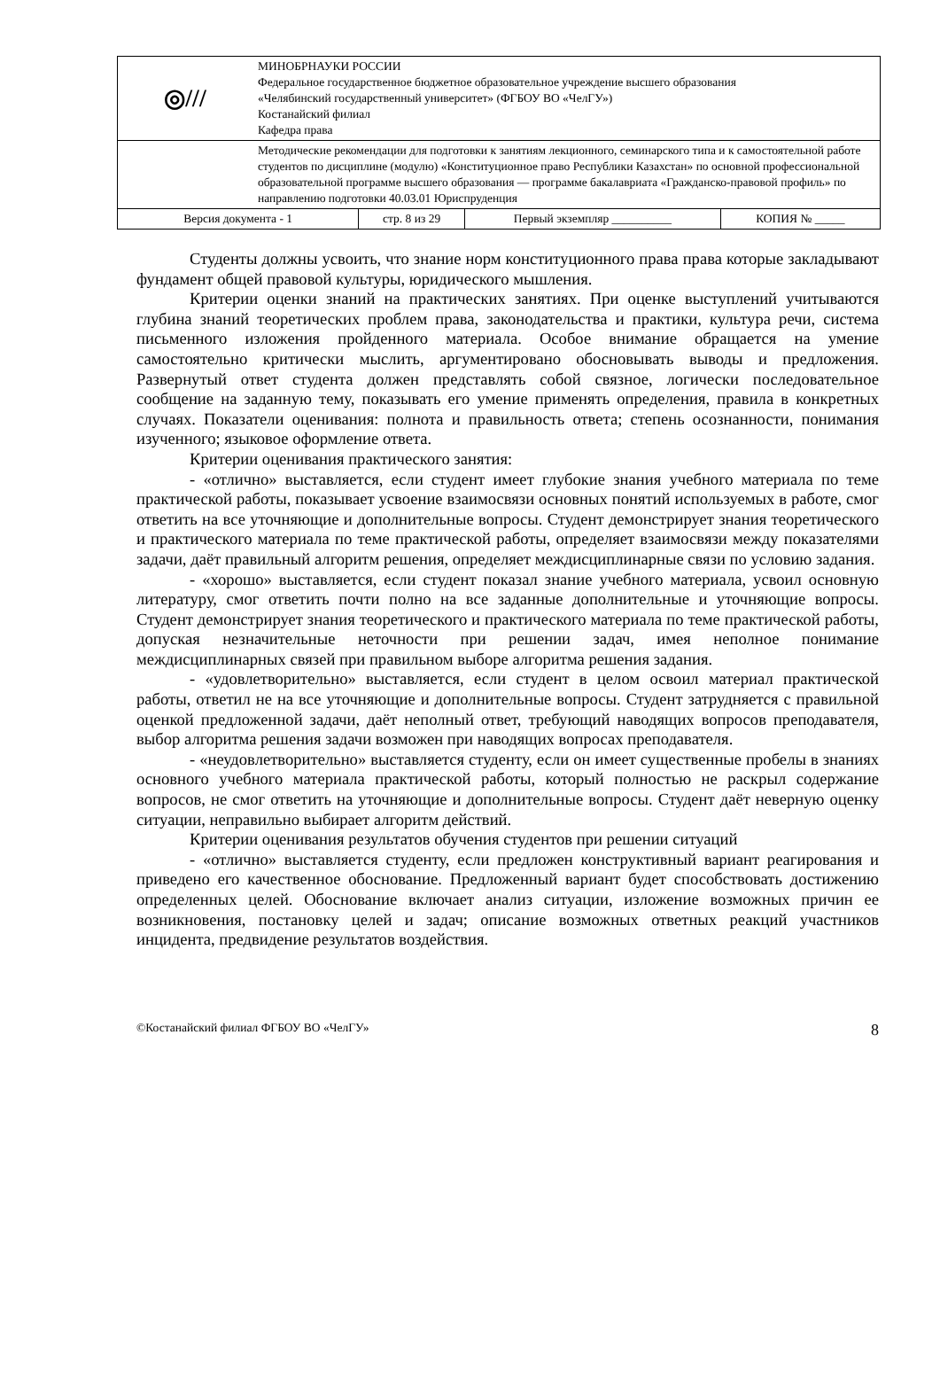| ◎/// | МИНОБРНАУКИ РОССИИ Федеральное государственное бюджетное образовательное учреждение высшего образования «Челябинский государственный университет» (ФГБОУ ВО «ЧелГУ») Костанайский филиал Кафедра права | | | |
| | Методические рекомендации для подготовки к занятиям лекционного, семинарского типа и к самостоятельной работе студентов по дисциплине (модулю) «Конституционное право Республики Казахстан» по основной профессиональной образовательной программе высшего образования — программе бакалавриата «Гражданско-правовой профиль» по направлению подготовки 40.03.01 Юриспруденция | | | |
| Версия документа - 1 | | стр. 8 из 29 | Первый экземпляр __________ | КОПИЯ № _____ |
Студенты должны усвоить, что знание норм конституционного права права которые закладывают фундамент общей правовой культуры, юридического мышления.
Критерии оценки знаний на практических занятиях. При оценке выступлений учитываются глубина знаний теоретических проблем права, законодательства и практики, культура речи, система письменного изложения пройденного материала. Особое внимание обращается на умение самостоятельно критически мыслить, аргументировано обосновывать выводы и предложения. Развернутый ответ студента должен представлять собой связное, логически последовательное сообщение на заданную тему, показывать его умение применять определения, правила в конкретных случаях. Показатели оценивания: полнота и правильность ответа; степень осознанности, понимания изученного; языковое оформление ответа.
Критерии оценивания практического занятия:
- «отлично» выставляется, если студент имеет глубокие знания учебного материала по теме практической работы, показывает усвоение взаимосвязи основных понятий используемых в работе, смог ответить на все уточняющие и дополнительные вопросы. Студент демонстрирует знания теоретического и практического материала по теме практической работы, определяет взаимосвязи между показателями задачи, даёт правильный алгоритм решения, определяет междисциплинарные связи по условию задания.
- «хорошо» выставляется, если студент показал знание учебного материала, усвоил основную литературу, смог ответить почти полно на все заданные дополнительные и уточняющие вопросы. Студент демонстрирует знания теоретического и практического материала по теме практической работы, допуская незначительные неточности при решении задач, имея неполное понимание междисциплинарных связей при правильном выборе алгоритма решения задания.
- «удовлетворительно» выставляется, если студент в целом освоил материал практической работы, ответил не на все уточняющие и дополнительные вопросы. Студент затрудняется с правильной оценкой предложенной задачи, даёт неполный ответ, требующий наводящих вопросов преподавателя, выбор алгоритма решения задачи возможен при наводящих вопросах преподавателя.
- «неудовлетворительно» выставляется студенту, если он имеет существенные пробелы в знаниях основного учебного материала практической работы, который полностью не раскрыл содержание вопросов, не смог ответить на уточняющие и дополнительные вопросы. Студент даёт неверную оценку ситуации, неправильно выбирает алгоритм действий.
Критерии оценивания результатов обучения студентов при решении ситуаций
- «отлично» выставляется студенту, если предложен конструктивный вариант реагирования и приведено его качественное обоснование. Предложенный вариант будет способствовать достижению определенных целей. Обоснование включает анализ ситуации, изложение возможных причин ее возникновения, постановку целей и задач; описание возможных ответных реакций участников инцидента, предвидение результатов воздействия.
©Костанайский филиал ФГБОУ ВО «ЧелГУ» 8